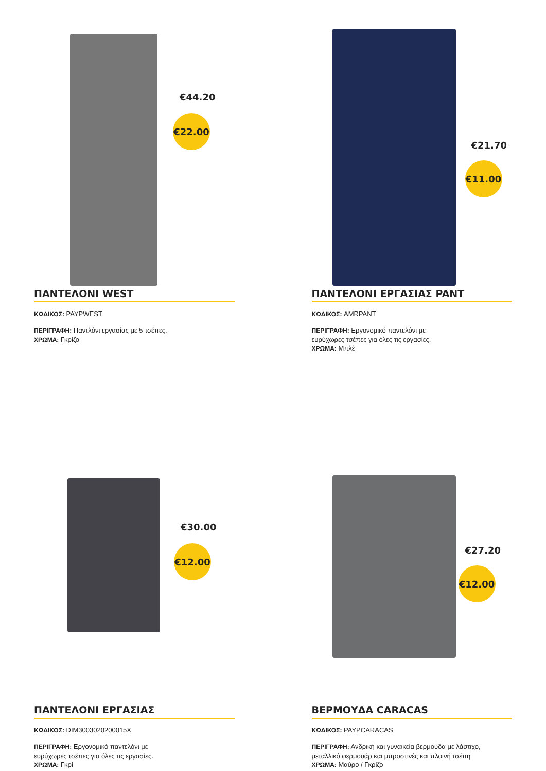€44.20
€22.00
ΠΑΝΤΕΛΟΝΙ WEST
ΚΩΔΙΚΟΣ: PAYPWEST
ΠΕΡΙΓΡΑΦΗ: Παντλόνι εργασίας με 5 τσέπες.
ΧΡΩΜΑ: Γκρίζο
€21.70
€11.00
ΠΑΝΤΕΛΟΝΙ ΕΡΓΑΣΙΑΣ PANT
ΚΩΔΙΚΟΣ: AMRPANT
ΠΕΡΙΓΡΑΦΗ: Εργονομικό παντελόνι με
ευρύχωρες τσέπες για όλες τις εργασίες.
ΧΡΩΜΑ: Μπλέ
€30.00
€12.00
ΠΑΝΤΕΛΟΝΙ ΕΡΓΑΣΙΑΣ
ΚΩΔΙΚΟΣ: DIM3003020200015X
ΠΕΡΙΓΡΑΦΗ: Εργονομικό παντελόνι με
ευρύχωρες τσέπες για όλες τις εργασίες.
ΧΡΩΜΑ: Γκρί
€27.20
€12.00
ΒΕΡΜΟΥΔΑ CARACAS
ΚΩΔΙΚΟΣ: PAYPCARACAS
ΠΕΡΙΓΡΑΦΗ: Ανδρική και γυναικεία βερμούδα με λάστιχο,
μεταλλικό φερμουάρ και μπροστινές και πλαινή τσέπη
ΧΡΩΜΑ: Μαύρο / Γκρίζο